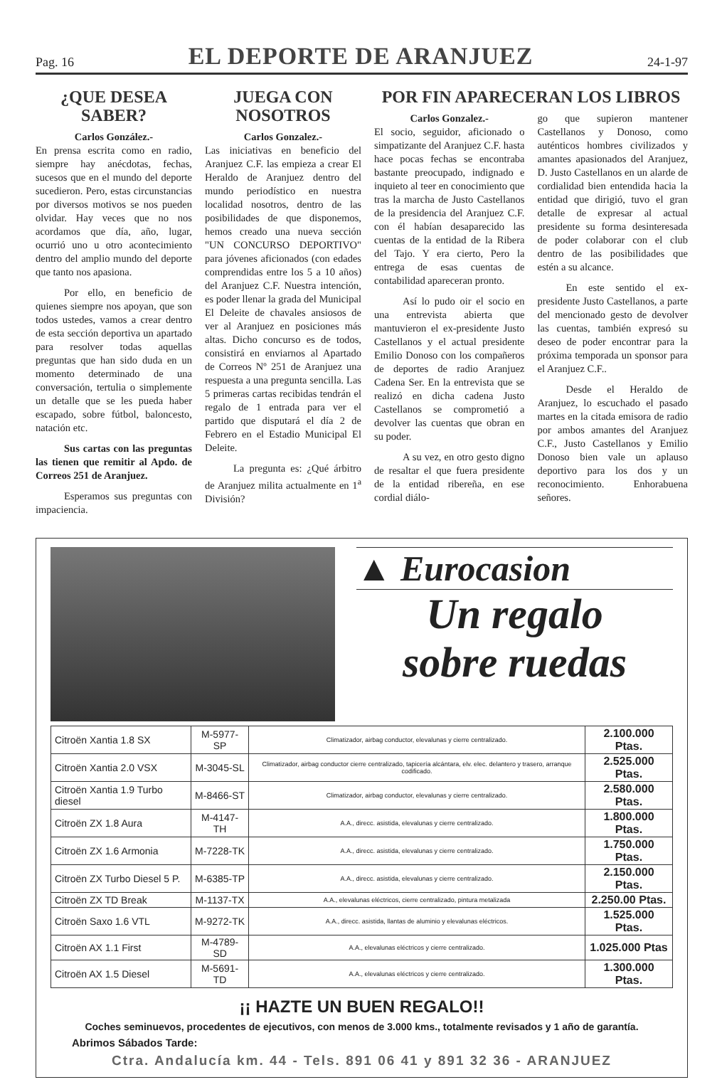Pag. 16 EL DEPORTE DE ARANJUEZ 24-1-97
¿QUE DESEA SABER?
Carlos González.-
En prensa escrita como en radio, siempre hay anécdotas, fechas, sucesos que en el mundo del deporte sucedieron. Pero, estas circunstancias por diversos motivos se nos pueden olvidar. Hay veces que no nos acordamos que día, año, lugar, ocurrió uno u otro acontecimiento dentro del amplio mundo del deporte que tanto nos apasiona.
Por ello, en beneficio de quienes siempre nos apoyan, que son todos ustedes, vamos a crear dentro de esta sección deportiva un apartado para resolver todas aquellas preguntas que han sido duda en un momento determinado de una conversación, tertulia o simplemente un detalle que se les pueda haber escapado, sobre fútbol, baloncesto, natación etc.
Sus cartas con las preguntas las tienen que remitir al Apdo. de Correos 251 de Aranjuez.
Esperamos sus preguntas con impaciencia.
JUEGA CON NOSOTROS
Carlos Gonzalez.-
Las iniciativas en beneficio del Aranjuez C.F. las empieza a crear El Heraldo de Aranjuez dentro del mundo periodístico en nuestra localidad nosotros, dentro de las posibilidades de que disponemos, hemos creado una nueva sección "UN CONCURSO DEPORTIVO" para jóvenes aficionados (con edades comprendidas entre los 5 a 10 años) del Aranjuez C.F. Nuestra intención, es poder llenar la grada del Municipal El Deleite de chavales ansiosos de ver al Aranjuez en posiciones más altas. Dicho concurso es de todos, consistirá en enviarnos al Apartado de Correos Nº 251 de Aranjuez una respuesta a una pregunta sencilla. Las 5 primeras cartas recibidas tendrán el regalo de 1 entrada para ver el partido que disputará el día 2 de Febrero en el Estadio Municipal El Deleite.
La pregunta es: ¿Qué árbitro de Aranjuez milita actualmente en 1<sup>a</sup> División?
POR FIN APARECERAN LOS LIBROS
Carlos Gonzalez.-
El socio, seguidor, aficionado o simpatizante del Aranjuez C.F. hasta hace pocas fechas se encontraba bastante preocupado, indignado e inquieto al teer en conocimiento que tras la marcha de Justo Castellanos de la presidencia del Aranjuez C.F. con él habían desaparecido las cuentas de la entidad de la Ribera del Tajo. Y era cierto, Pero la entrega de esas cuentas de contabilidad apareceran pronto.
Así lo pudo oir el socio en una entrevista abierta que mantuvieron el ex-presidente Justo Castellanos y el actual presidente Emilio Donoso con los compañeros de deportes de radio Aranjuez Cadena Ser. En la entrevista que se realizó en dicha cadena Justo Castellanos se comprometió a devolver las cuentas que obran en su poder.
A su vez, en otro gesto digno de resaltar el que fuera presidente de la entidad ribereña, en ese cordial diálo-
go que supieron mantener Castellanos y Donoso, como auténticos hombres civilizados y amantes apasionados del Aranjuez, D. Justo Castellanos en un alarde de cordialidad bien entendida hacia la entidad que dirigió, tuvo el gran detalle de expresar al actual presidente su forma desinteresada de poder colaborar con el club dentro de las posibilidades que estén a su alcance.
En este sentido el ex-presidente Justo Castellanos, a parte del mencionado gesto de devolver las cuentas, también expresó su deseo de poder encontrar para la próxima temporada un sponsor para el Aranjuez C.F..
Desde el Heraldo de Aranjuez, lo escuchado el pasado martes en la citada emisora de radio por ambos amantes del Aranjuez C.F., Justo Castellanos y Emilio Donoso bien vale un aplauso deportivo para los dos y un reconocimiento. Enhorabuena señores.
▲ Eurocasion
Un regalo
sobre ruedas
| Citroën Xantia 1.8 SX | M-5977-SP | Climatizador, airbag conductor, elevalunas y cierre centralizado. | 2.100.000 Ptas. |
| Citroën Xantia 2.0 VSX | M-3045-SL | Climatizador, airbag conductor cierre centralizado, tapicería alcántara, elv. elec. delantero y trasero, arranque codificado. | 2.525.000 Ptas. |
| Citroën Xantia 1.9 Turbo diesel | M-8466-ST | Climatizador, airbag conductor, elevalunas y cierre centralizado. | 2.580.000 Ptas. |
| Citroën ZX 1.8 Aura | M-4147-TH | A.A., direcc. asistida, elevalunas y cierre centralizado. | 1.800.000 Ptas. |
| Citroën ZX 1.6 Armonia | M-7228-TK | A.A., direcc. asistida, elevalunas y cierre centralizado. | 1.750.000 Ptas. |
| Citroën ZX Turbo Diesel 5 P. | M-6385-TP | A.A., direcc. asistida, elevalunas y cierre centralizado. | 2.150.000 Ptas. |
| Citroën ZX TD Break | M-1137-TX | A.A., elevalunas eléctricos, cierre centralizado, pintura metalizada | 2.250.00 Ptas. |
| Citroën Saxo 1.6 VTL | M-9272-TK | A.A., direcc. asistida, llantas de aluminio y elevalunas eléctricos. | 1.525.000 Ptas. |
| Citroën AX 1.1 First | M-4789-SD | A.A., elevalunas eléctricos y cierre centralizado. | 1.025.000 Ptas |
| Citroën AX 1.5 Diesel | M-5691-TD | A.A., elevalunas eléctricos y cierre centralizado. | 1.300.000 Ptas. |
¡¡ HAZTE UN BUEN REGALO!!
Coches seminuevos, procedentes de ejecutivos, con menos de 3.000 kms., totalmente revisados y 1 año de garantía.
Abrimos Sábados Tarde:
Ctra. Andalucía km. 44 - Tels. 891 06 41 y 891 32 36 - ARANJUEZ